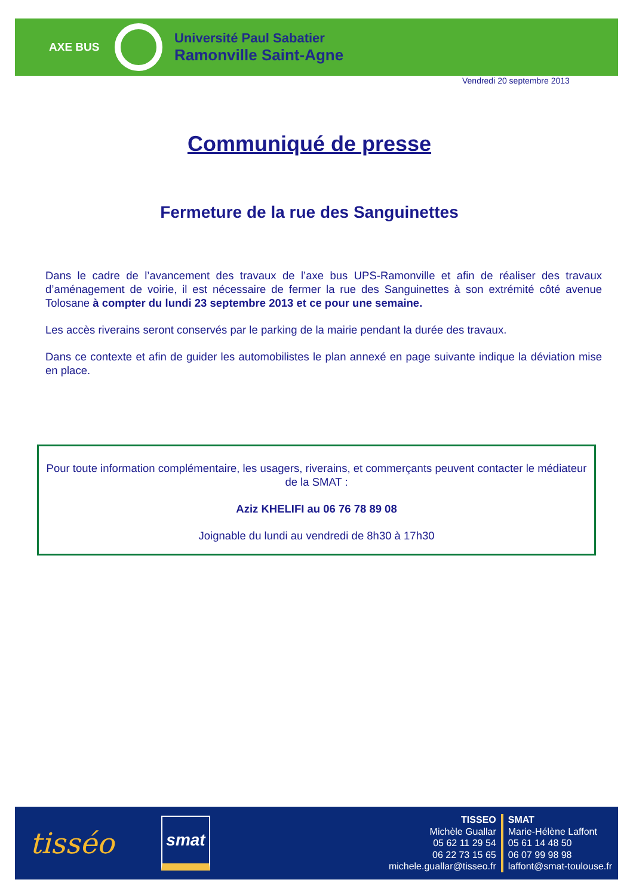AXE BUS
Université Paul Sabatier
Ramonville Saint-Agne
Vendredi 20 septembre 2013
Communiqué de presse
Fermeture de la rue des Sanguinettes
Dans le cadre de l’avancement des travaux de l’axe bus UPS-Ramonville et afin de réaliser des travaux d’aménagement de voirie, il est nécessaire de fermer la rue des Sanguinettes à son extrémité côté avenue Tolosane à compter du lundi 23 septembre 2013 et ce pour une semaine.
Les accès riverains seront conservés par le parking de la mairie pendant la durée des travaux.
Dans ce contexte et afin de guider les automobilistes le plan annexé en page suivante indique la déviation mise en place.
Pour toute information complémentaire, les usagers, riverains, et commerçants peuvent contacter le médiateur de la SMAT :
Aziz KHELIFI au 06 76 78 89 08
Joignable du lundi au vendredi de 8h30 à 17h30
tisséo
smat
TISSEO
Michèle Guallar
05 62 11 29 54
06 22 73 15 65
michele.guallar@tisseo.fr
SMAT
Marie-Hélène Laffont
05 61 14 48 50
06 07 99 98 98
laffont@smat-toulouse.fr